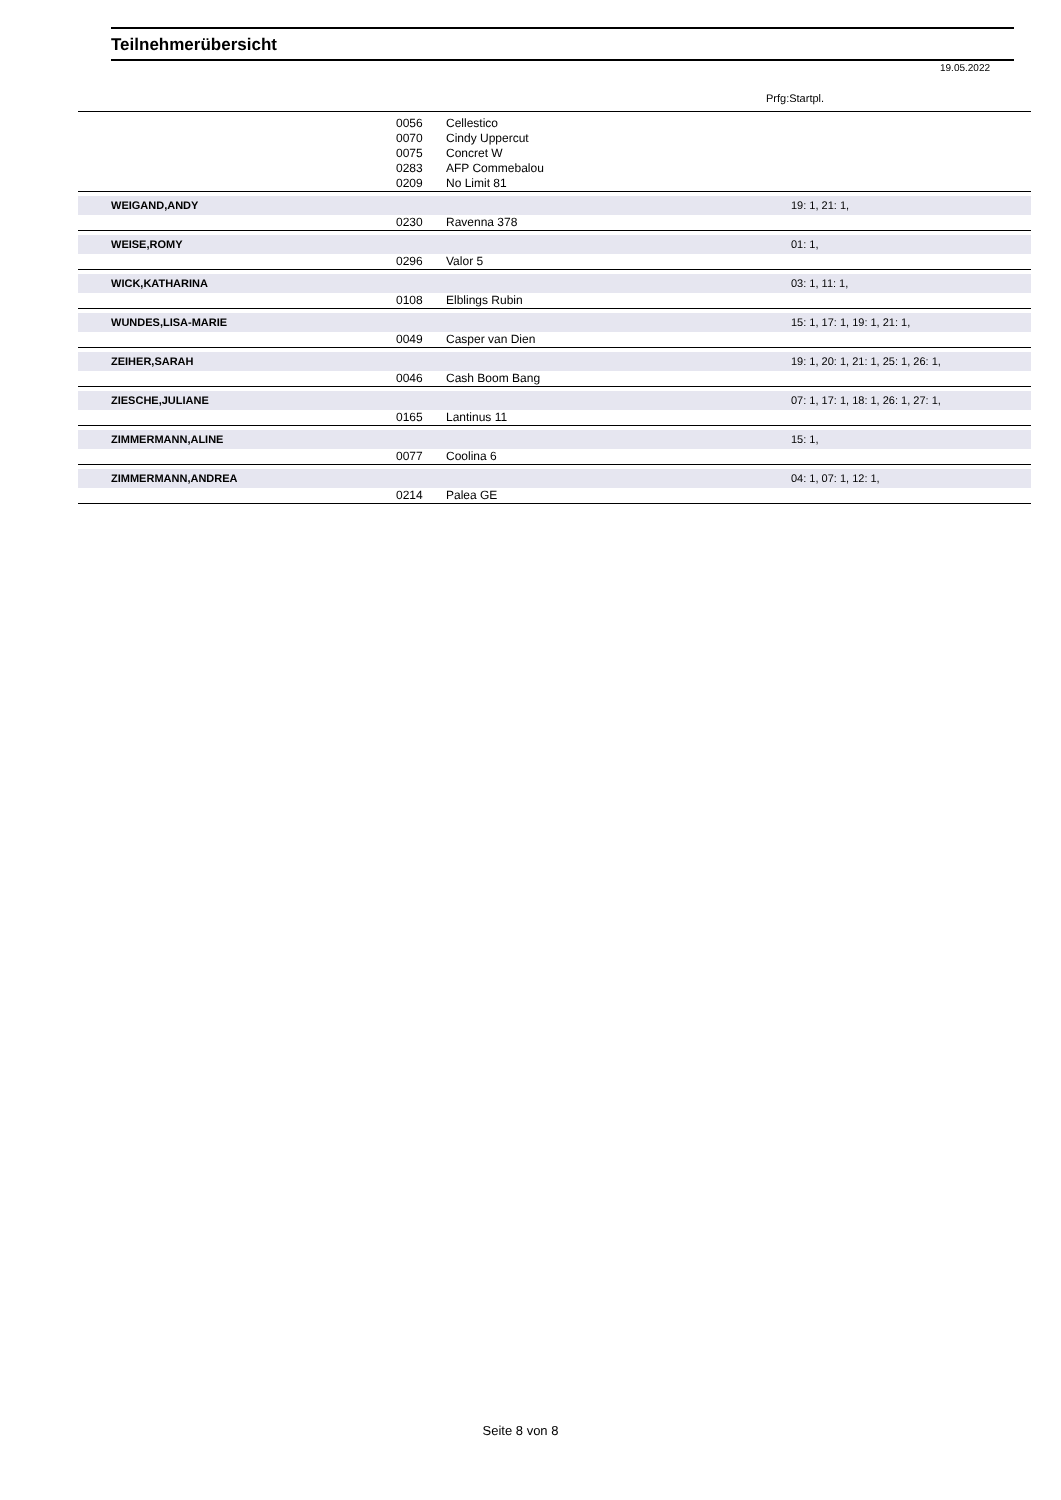Teilnehmerübersicht
19.05.2022
Prfg:Startpl.
| | 0056 | Cellestico | |
| | 0070 | Cindy Uppercut | |
| | 0075 | Concret W | |
| | 0283 | AFP Commebalou | |
| | 0209 | No Limit 81 | |
| WEIGAND,ANDY | | | 19: 1, 21: 1, |
| | 0230 | Ravenna 378 | |
| WEISE,ROMY | | | 01: 1, |
| | 0296 | Valor 5 | |
| WICK,KATHARINA | | | 03: 1, 11: 1, |
| | 0108 | Elblings Rubin | |
| WUNDES,LISA-MARIE | | | 15: 1, 17: 1, 19: 1, 21: 1, |
| | 0049 | Casper van Dien | |
| ZEIHER,SARAH | | | 19: 1, 20: 1, 21: 1, 25: 1, 26: 1, |
| | 0046 | Cash Boom Bang | |
| ZIESCHE,JULIANE | | | 07: 1, 17: 1, 18: 1, 26: 1, 27: 1, |
| | 0165 | Lantinus 11 | |
| ZIMMERMANN,ALINE | | | 15: 1, |
| | 0077 | Coolina 6 | |
| ZIMMERMANN,ANDREA | | | 04: 1, 07: 1, 12: 1, |
| | 0214 | Palea GE | |
Seite 8 von 8